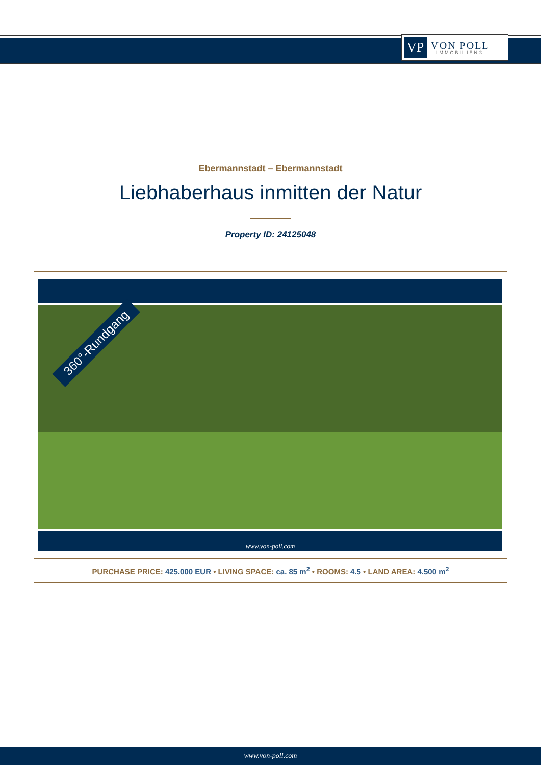VP VON POLL
IMMOBILIEN®
Ebermannstadt – Ebermannstadt
Liebhaberhaus inmitten der Natur
Property ID: 24125048
360°-Rundgang
www.von-poll.com
PURCHASE PRICE: 425.000 EUR • LIVING SPACE: ca. 85 m<sup>2</sup> • ROOMS: 4.5 • LAND AREA: 4.500 m<sup>2</sup>
www.von-poll.com